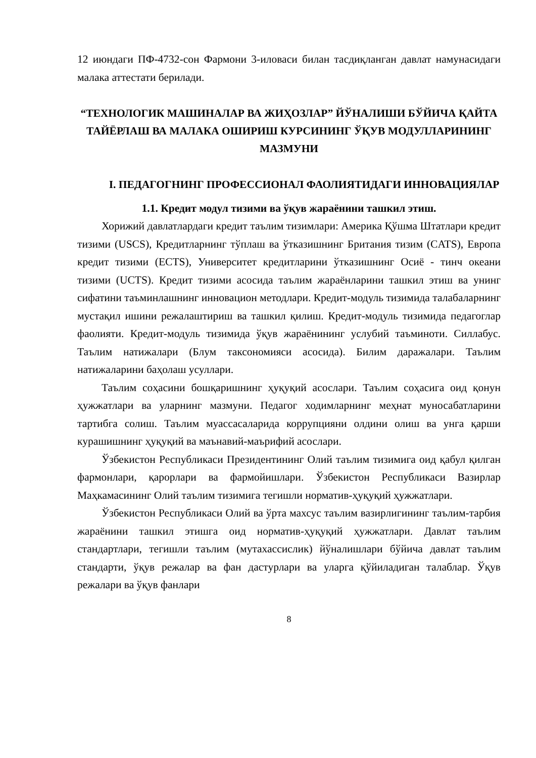12 июндаги ПФ-4732-сон Фармони 3-иловаси билан тасдиқланган давлат намунасидаги малака аттестати берилади.
“ТЕХНОЛОГИК МАШИНАЛАР ВА ЖИҲОЗЛАР” ЙЎНАЛИШИ БЎЙИЧА ҚАЙТА ТАЙЁРЛАШ ВА МАЛАКА ОШИРИШ КУРСИНИНГ ЎҚУВ МОДУЛЛАРИНИНГ МАЗМУНИ
I. ПЕДАГОГНИНГ ПРОФЕССИОНАЛ ФАОЛИЯТИДАГИ ИННОВАЦИЯЛАР
1.1. Кредит модул тизими ва ўқув жараёнини ташкил этиш.
Хорижий давлатлардаги кредит таълим тизимлари: Америка Қўшма Штатлари кредит тизими (USCS), Кредитларнинг тўплаш ва ўтказишнинг Британия тизим (CATS), Европа кредит тизими (ECTS), Университет кредитларини ўтказишнинг Осиё - тинч океани тизими (UCTS). Кредит тизими асосида таълим жараёнларини ташкил этиш ва унинг сифатини таъминлашнинг инновацион методлари. Кредит-модуль тизимида талабаларнинг мустақил ишини режалаштириш ва ташкил қилиш. Кредит-модуль тизимида педагоглар фаолияти. Кредит-модуль тизимида ўқув жараёнининг услубий таъминоти. Силлабус. Таълим натижалари (Блум таксономияси асосида). Билим даражалари. Таълим натижаларини баҳолаш усуллари.
Таълим соҳасини бошқаришнинг ҳуқуқий асослари. Таълим соҳасига оид қонун ҳужжатлари ва уларнинг мазмуни. Педагог ходимларнинг меҳнат муносабатларини тартибга солиш. Таълим муассасаларида коррупцияни олдини олиш ва унга қарши курашишнинг ҳуқуқий ва маънавий-маърифий асослари.
Ўзбекистон Республикаси Президентининг Олий таълим тизимига оид қабул қилган фармонлари, қарорлари ва фармойишлари. Ўзбекистон Республикаси Вазирлар Маҳкамасининг Олий таълим тизимига тегишли норматив-ҳуқуқий ҳужжатлари.
Ўзбекистон Республикаси Олий ва ўрта махсус таълим вазирлигининг таълим-тарбия жараёнини ташкил этишга оид норматив-ҳуқуқий ҳужжатлари. Давлат таълим стандартлари, тегишли таълим (мутахассислик) йўналишлари бўйича давлат таълим стандарти, ўқув режалар ва фан дастурлари ва уларга қўйиладиган талаблар. Ўқув режалари ва ўқув фанлари
8